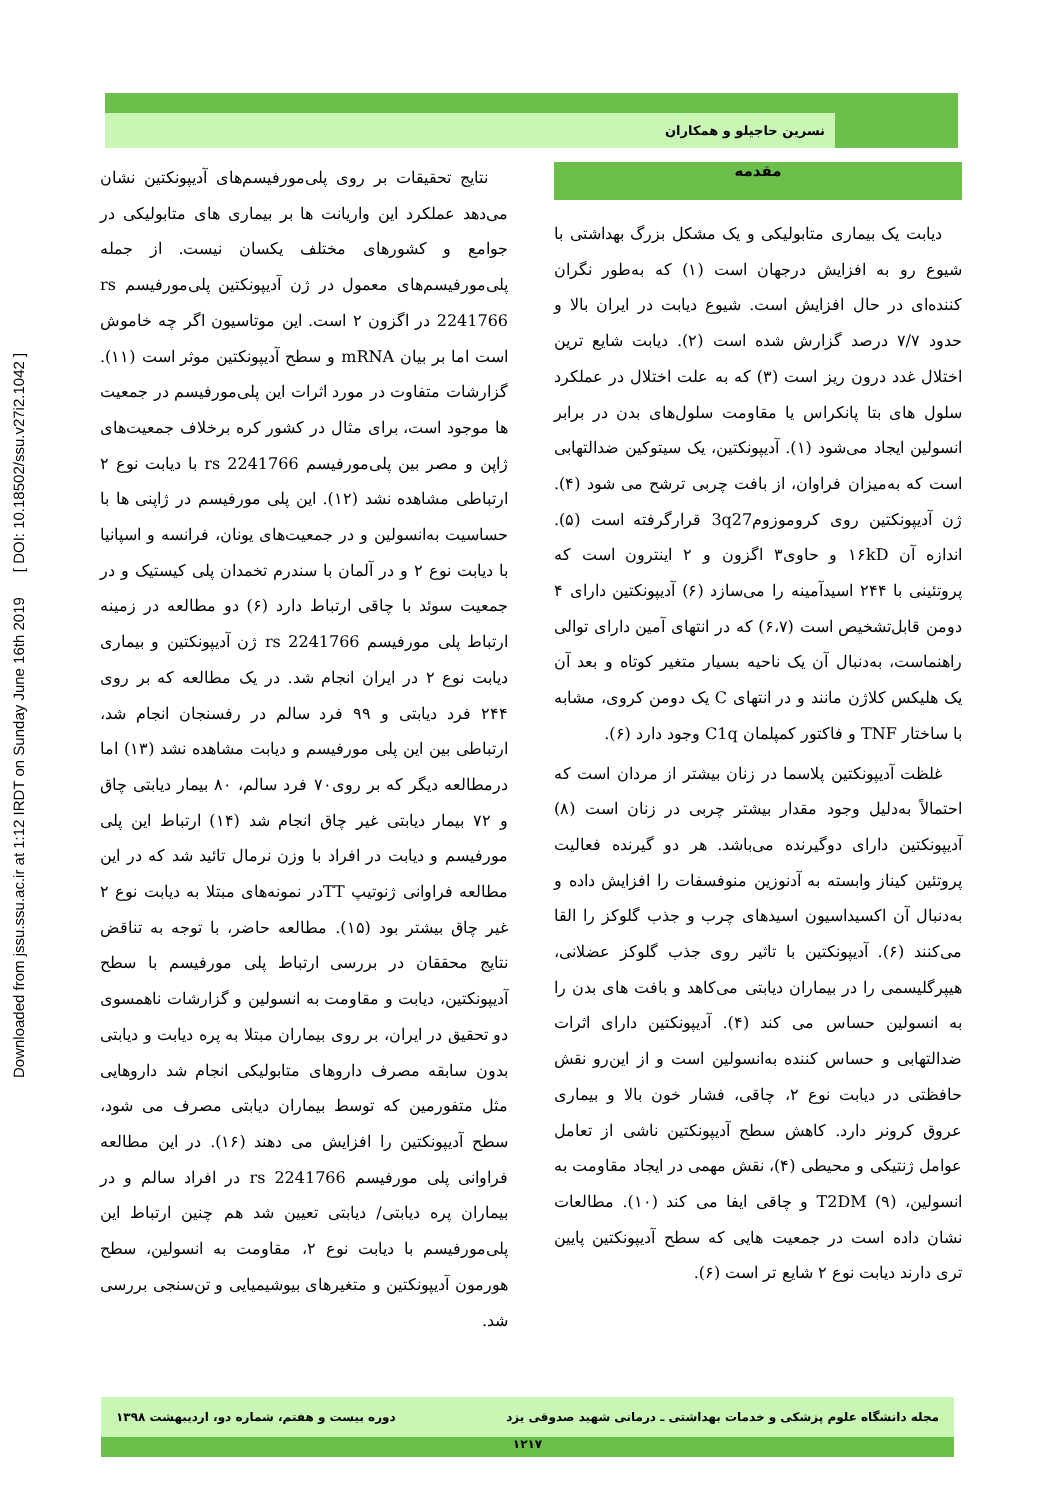نسرین حاجیلو و همکاران
Downloaded from jssu.ssu.ac.ir at 1:12 IRDT on Sunday June 16th 2019 [ DOI: 10.18502/ssu.v27i2.1042 ]
مقدمه
دیابت یک بیماری متابولیکی و یک مشکل بزرگ بهداشتی با شیوع رو به افزایش درجهان است (۱) که به‌طور نگران کننده‌ای در حال افزایش است. شیوع دیابت در ایران بالا و حدود ۷/۷ درصد گزارش شده است (۲). دیابت شایع ترین اختلال غدد درون ریز است (۳) که به علت اختلال در عملکرد سلول های بتا پانکراس یا مقاومت سلول‌های بدن در برابر انسولین ایجاد می‌شود (۱). آدیپونکتین، یک سیتوکین ضدالتهابی است که به‌میزان فراوان، از بافت چربی ترشح می شود (۴). ژن آدیپونکتین روی کروموزوم3q27 قرارگرفته است (۵). اندازه آن ۱۶kD و حاوی۳ اگزون و ۲ اینترون است که پروتئینی با ۲۴۴ اسیدآمینه را می‌سازد (۶) آدیپونکتین دارای ۴ دومن قابل‌تشخیص است (۶،۷) که در انتهای آمین دارای توالی راهنماست، به‌دنبال آن یک ناحیه بسیار متغیر کوتاه و بعد آن یک هلیکس کلاژن مانند و در انتهای C یک دومن کروی، مشابه با ساختار TNF و فاکتور کمپلمان C1q وجود دارد (۶).
غلظت آدیپونکتین پلاسما در زنان بیشتر از مردان است که احتمالاً به‌دلیل وجود مقدار بیشتر چربی در زنان است (۸) آدیپونکتین دارای دوگیرنده می‌باشد. هر دو گیرنده فعالیت پروتئین کیناز وابسته به آدنوزین منوفسفات را افزایش داده و به‌دنبال آن اکسیداسیون اسیدهای چرب و جذب گلوکز را القا می‌کنند (۶). آدیپونکتین با تاثیر روی جذب گلوکز عضلانی، هیپرگلیسمی را در بیماران دیابتی می‌کاهد و بافت های بدن را به انسولین حساس می کند (۴). آدیپونکتین دارای اثرات ضدالتهابی و حساس کننده به‌انسولین است و از این‌رو نقش حافظتی در دیابت نوع ۲، چاقی، فشار خون بالا و بیماری عروق کرونر دارد. کاهش سطح آدیپونکتین ناشی از تعامل عوامل ژنتیکی و محیطی (۴)، نقش مهمی در ایجاد مقاومت به انسولین، T2DM (۹) و چاقی ایفا می کند (۱۰). مطالعات نشان داده است در جمعیت هایی که سطح آدیپونکتین پایین تری دارند دیابت نوع ۲ شایع تر است (۶).
نتایج تحقیقات بر روی پلی‌مورفیسم‌های آدیپونکتین نشان می‌دهد عملکرد این واریانت ها بر بیماری های متابولیکی در جوامع و کشورهای مختلف یکسان نیست. از جمله پلی‌مورفیسم‌های معمول در ژن آدیپونکتین پلی‌مورفیسم rs 2241766 در اگزون ۲ است. این موتاسیون اگر چه خاموش است اما بر بیان mRNA و سطح آدیپونکتین موثر است (۱۱). گزارشات متفاوت در مورد اثرات این پلی‌مورفیسم در جمعیت ها موجود است، برای مثال در کشور کره برخلاف جمعیت‌های ژاپن و مصر بین پلی‌مورفیسم rs 2241766 با دیابت نوع ۲ ارتباطی مشاهده نشد (۱۲). این پلی مورفیسم در ژاپنی ها با حساسیت به‌انسولین و در جمعیت‌های یونان، فرانسه و اسپانیا با دیابت نوع ۲ و در آلمان با سندرم تخمدان پلی کیستیک و در جمعیت سوئد با چاقی ارتباط دارد (۶) دو مطالعه در زمینه ارتباط پلی مورفیسم rs 2241766 ژن آدیپونکتین و بیماری دیابت نوع ۲ در ایران انجام شد. در یک مطالعه که بر روی ۲۴۴ فرد دیابتی و ۹۹ فرد سالم در رفسنجان انجام شد، ارتباطی بین این پلی مورفیسم و دیابت مشاهده نشد (۱۳) اما درمطالعه دیگر که بر روی۷۰ فرد سالم، ۸۰ بیمار دیابتی چاق و ۷۲ بیمار دیابتی غیر چاق انجام شد (۱۴) ارتباط این پلی مورفیسم و دیابت در افراد با وزن نرمال تائید شد که در این مطالعه فراوانی ژنوتیپ TTدر نمونه‌های مبتلا به دیابت نوع ۲ غیر چاق بیشتر بود (۱۵). مطالعه حاضر، با توجه به تناقض نتایج محققان در بررسی ارتباط پلی مورفیسم با سطح آدیپونکتین، دیابت و مقاومت به انسولین و گزارشات ناهمسوی دو تحقیق در ایران، بر روی بیماران مبتلا به پره دیابت و دیابتی بدون سابقه مصرف داروهای متابولیکی انجام شد داروهایی مثل متفورمین که توسط بیماران دیابتی مصرف می شود، سطح آدیپونکتین را افزایش می دهند (۱۶). در این مطالعه فراوانی پلی مورفیسم rs 2241766 در افراد سالم و در بیماران پره دیابتی/ دیابتی تعیین شد هم چنین ارتباط این پلی‌مورفیسم با دیابت نوع ۲، مقاومت به انسولین، سطح هورمون آدیپونکتین و متغیرهای بیوشیمیایی و تن‌سنجی بررسی شد.
مجله دانشگاه علوم پزشکی و خدمات بهداشتی ـ درمانی شهید صدوقی یزد دوره بیست و هفتم، شماره دو، اردیبهشت ۱۳۹۸
۱۲۱۷